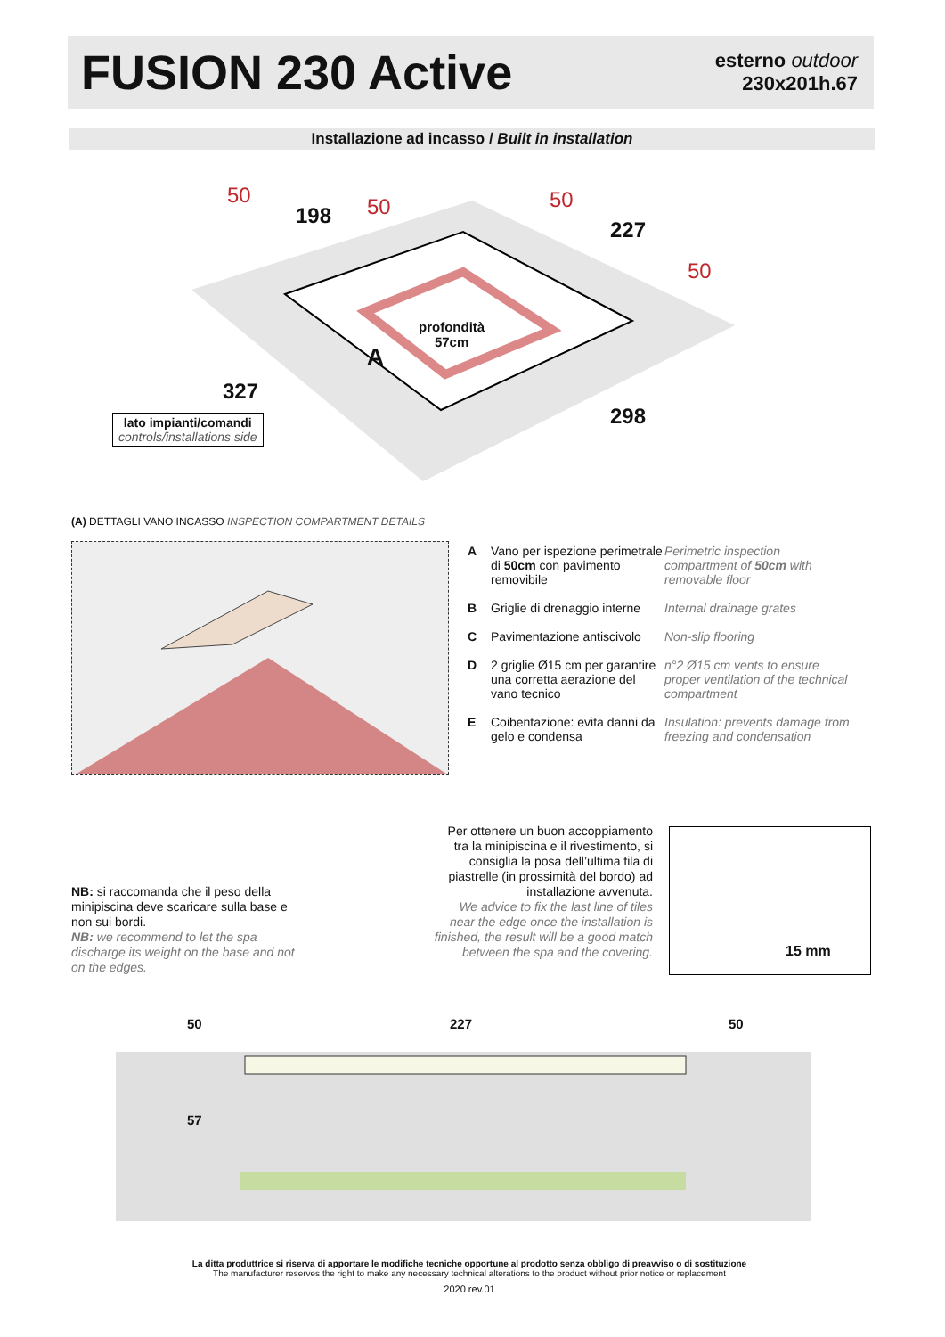FUSION 230 Active
esterno outdoor
230x201h.67
Installazione ad incasso / Built in installation
50
198 50
227
50
50
327
298
profondità
57cm
A
lato impianti/comandi
controls/installations side
(A) DETTAGLI VANO INCASSO INSPECTION COMPARTMENT DETAILS
A Vano per ispezione perimetrale di 50cm con pavimento removibile Perimetric inspection compartment of 50cm with removable floor
B Griglie di drenaggio interne Internal drainage grates
C Pavimentazione antiscivolo Non-slip flooring
D 2 griglie Ø15 cm per garantire una corretta aerazione del vano tecnico n°2 Ø15 cm vents to ensure proper ventilation of the technical compartment
E Coibentazione: evita danni da gelo e condensa Insulation: prevents damage from freezing and condensation
NB: si raccomanda che il peso della minipiscina deve scaricare sulla base e non sui bordi.
NB: we recommend to let the spa discharge its weight on the base and not on the edges.
Per ottenere un buon accoppiamento tra la minipiscina e il rivestimento, si consiglia la posa dell’ultima fila di piastrelle (in prossimità del bordo) ad installazione avvenuta.
We advice to fix the last line of tiles near the edge once the installation is finished, the result will be a good match between the spa and the covering.
15 mm
50 227 50
57
La ditta produttrice si riserva di apportare le modifiche tecniche opportune al prodotto senza obbligo di preavviso o di sostituzione
The manufacturer reserves the right to make any necessary technical alterations to the product without prior notice or replacement
2020 rev.01